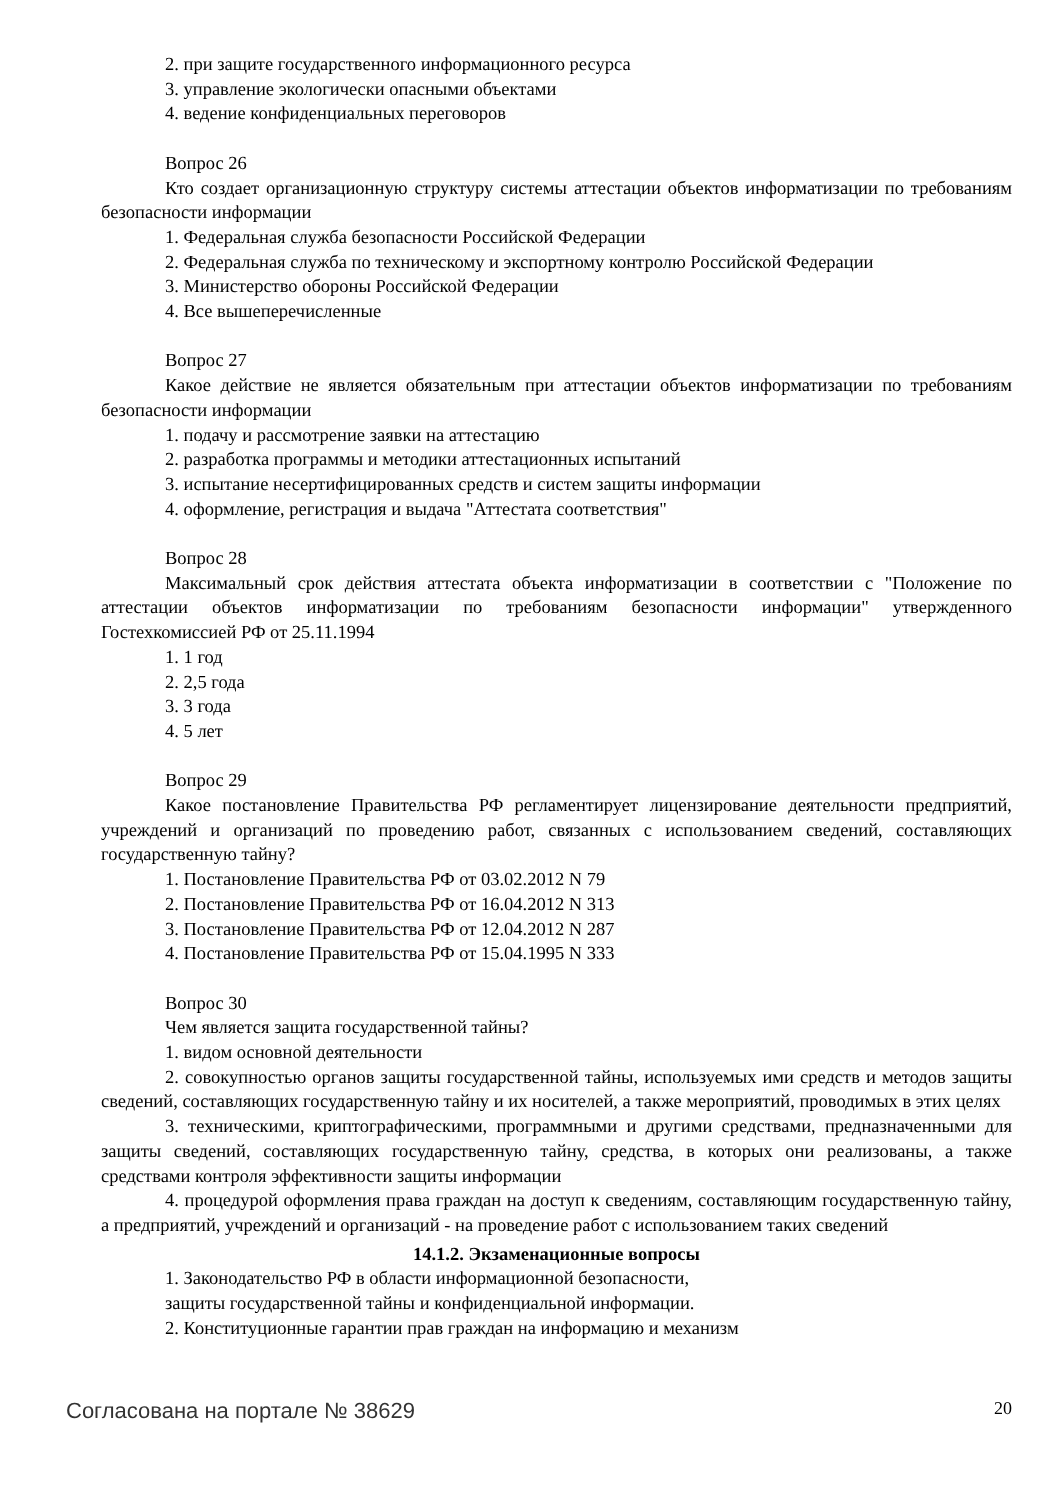2. при защите государственного информационного ресурса
3. управление экологически опасными объектами
4. ведение конфиденциальных переговоров
Вопрос 26
Кто создает организационную структуру системы аттестации объектов информатизации по требованиям безопасности информации
1. Федеральная служба безопасности Российской Федерации
2. Федеральная служба по техническому и экспортному контролю Российской Федерации
3. Министерство обороны Российской Федерации
4. Все вышеперечисленные
Вопрос 27
Какое действие не является обязательным при аттестации объектов информатизации по требованиям безопасности информации
1. подачу и рассмотрение заявки на аттестацию
2. разработка программы и методики аттестационных испытаний
3. испытание несертифицированных средств и систем защиты информации
4. оформление, регистрация и выдача "Аттестата соответствия"
Вопрос 28
Максимальный срок действия аттестата объекта информатизации в соответствии с "Положение по аттестации объектов информатизации по требованиям безопасности информации" утвержденного Гостехкомиссией РФ от 25.11.1994
1. 1 год
2. 2,5 года
3. 3 года
4. 5 лет
Вопрос 29
Какое постановление Правительства РФ регламентирует лицензирование деятельности предприятий, учреждений и организаций по проведению работ, связанных с использованием сведений, составляющих государственную тайну?
1. Постановление Правительства РФ от 03.02.2012 N 79
2. Постановление Правительства РФ от 16.04.2012 N 313
3. Постановление Правительства РФ от 12.04.2012 N 287
4. Постановление Правительства РФ от 15.04.1995 N 333
Вопрос 30
Чем является защита государственной тайны?
1. видом основной деятельности
2. совокупностью органов защиты государственной тайны, используемых ими средств и методов защиты сведений, составляющих государственную тайну и их носителей, а также мероприятий, проводимых в этих целях
3. техническими, криптографическими, программными и другими средствами, предназначенными для защиты сведений, составляющих государственную тайну, средства, в которых они реализованы, а также средствами контроля эффективности защиты информации
4. процедурой оформления права граждан на доступ к сведениям, составляющим государственную тайну, а предприятий, учреждений и организаций - на проведение работ с использованием таких сведений
14.1.2. Экзаменационные вопросы
1. Законодательство РФ в области информационной безопасности,
защиты государственной тайны и конфиденциальной информации.
2. Конституционные гарантии прав граждан на информацию и механизм
Согласована на портале № 38629 20